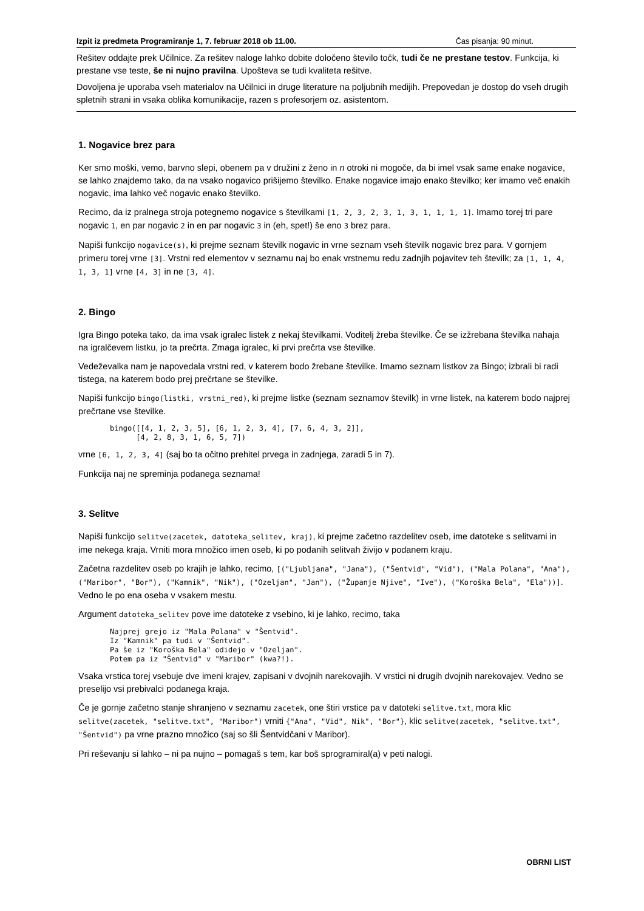Izpit iz predmeta Programiranje 1, 7. februar 2018 ob 11.00. Čas pisanja: 90 minut.
Rešitev oddajte prek Učilnice. Za rešitev naloge lahko dobite določeno število točk, tudi če ne prestane testov. Funkcija, ki prestane vse teste, še ni nujno pravilna. Upošteva se tudi kvaliteta rešitve.
Dovoljena je uporaba vseh materialov na Učilnici in druge literature na poljubnih medijih. Prepovedan je dostop do vseh drugih spletnih strani in vsaka oblika komunikacije, razen s profesorjem oz. asistentom.
1. Nogavice brez para
Ker smo moški, vemo, barvno slepi, obenem pa v družini z ženo in n otroki ni mogoče, da bi imel vsak same enake nogavice, se lahko znajdemo tako, da na vsako nogavico prišijemo številko. Enake nogavice imajo enako številko; ker imamo več enakih nogavic, ima lahko več nogavic enako številko.
Recimo, da iz pralnega stroja potegnemo nogavice s številkami [1, 2, 3, 2, 3, 1, 3, 1, 1, 1, 1]. Imamo torej tri pare nogavic 1, en par nogavic 2 in en par nogavic 3 in (eh, spet!) še eno 3 brez para.
Napiši funkcijo nogavice(s), ki prejme seznam številk nogavic in vrne seznam vseh številk nogavic brez para. V gornjem primeru torej vrne [3]. Vrstni red elementov v seznamu naj bo enak vrstnemu redu zadnjih pojavitev teh številk; za [1, 1, 4, 1, 3, 1] vrne [4, 3] in ne [3, 4].
2. Bingo
Igra Bingo poteka tako, da ima vsak igralec listek z nekaj številkami. Voditelj žreba številke. Če se izžrebana številka nahaja na igralčevem listku, jo ta prečrta. Zmaga igralec, ki prvi prečrta vse številke.
Vedeževalka nam je napovedala vrstni red, v katerem bodo žrebane številke. Imamo seznam listkov za Bingo; izbrali bi radi tistega, na katerem bodo prej prečrtane se številke.
Napiši funkcijo bingo(listki, vrstni_red), ki prejme listke (seznam seznamov številk) in vrne listek, na katerem bodo najprej prečrtane vse številke.
bingo([[4, 1, 2, 3, 5], [6, 1, 2, 3, 4], [7, 6, 4, 3, 2]],
      [4, 2, 8, 3, 1, 6, 5, 7])
vrne [6, 1, 2, 3, 4] (saj bo ta očitno prehitel prvega in zadnjega, zaradi 5 in 7).
Funkcija naj ne spreminja podanega seznama!
3. Selitve
Napiši funkcijo selitve(zacetek, datoteka_selitev, kraj), ki prejme začetno razdelitev oseb, ime datoteke s selitvami in ime nekega kraja. Vrniti mora množico imen oseb, ki po podanih selitvah živijo v podanem kraju.
Začetna razdelitev oseb po krajih je lahko, recimo, [("Ljubljana", "Jana"), ("Šentvid", "Vid"), ("Mala Polana", "Ana"), ("Maribor", "Bor"), ("Kamnik", "Nik"), ("Ozeljan", "Jan"), ("Županje Njive", "Ive"), ("Koroška Bela", "Ela"))]. Vedno le po ena oseba v vsakem mestu.
Argument datoteka_selitev pove ime datoteke z vsebino, ki je lahko, recimo, taka
Najprej grejo iz "Mala Polana" v "Šentvid".
Iz "Kamnik" pa tudi v "Šentvid".
Pa še iz "Koroška Bela" odidejo v "Ozeljan".
Potem pa iz "Šentvid" v "Maribor" (kwa?!).
Vsaka vrstica torej vsebuje dve imeni krajev, zapisani v dvojnih narekovajih. V vrstici ni drugih dvojnih narekovajev. Vedno se preselijo vsi prebivalci podanega kraja.
Če je gornje začetno stanje shranjeno v seznamu zacetek, one štiri vrstice pa v datoteki selitve.txt, mora klic selitve(zacetek, "selitve.txt", "Maribor") vrniti {"Ana", "Vid", Nik", "Bor"}, klic selitve(zacetek, "selitve.txt", "Šentvid") pa vrne prazno množico (saj so šli Šentvidčani v Maribor).
Pri reševanju si lahko – ni pa nujno – pomagaš s tem, kar boš sprogramiral(a) v peti nalogi.
OBRNI LIST